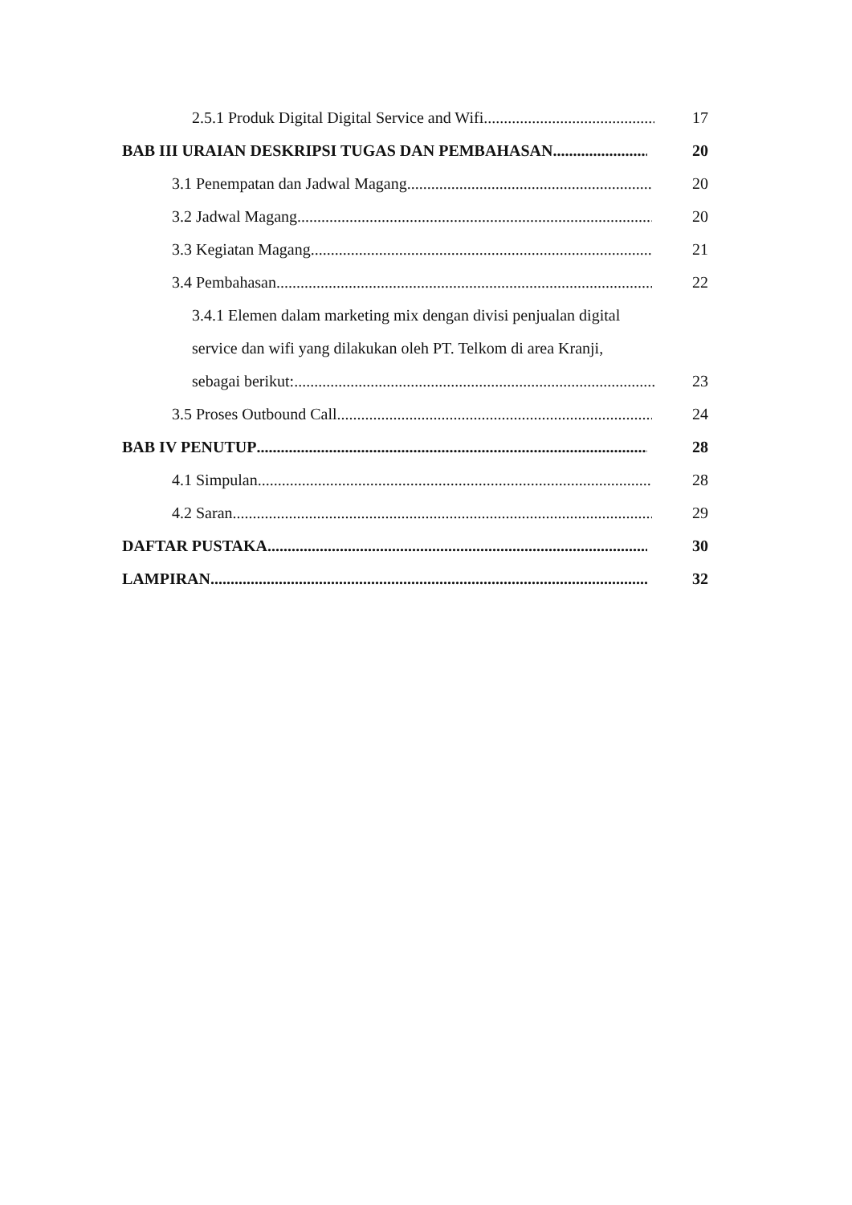2.5.1 Produk Digital Digital Service and Wifi 17
BAB III URAIAN DESKRIPSI TUGAS DAN PEMBAHASAN 20
3.1 Penempatan dan Jadwal Magang 20
3.2 Jadwal Magang 20
3.3 Kegiatan Magang 21
3.4 Pembahasan 22
3.4.1 Elemen dalam marketing mix dengan divisi penjualan digital
service dan wifi yang dilakukan oleh PT. Telkom di area Kranji,
sebagai berikut: 23
3.5 Proses Outbound Call 24
BAB IV PENUTUP 28
4.1 Simpulan 28
4.2 Saran 29
DAFTAR PUSTAKA 30
LAMPIRAN 32